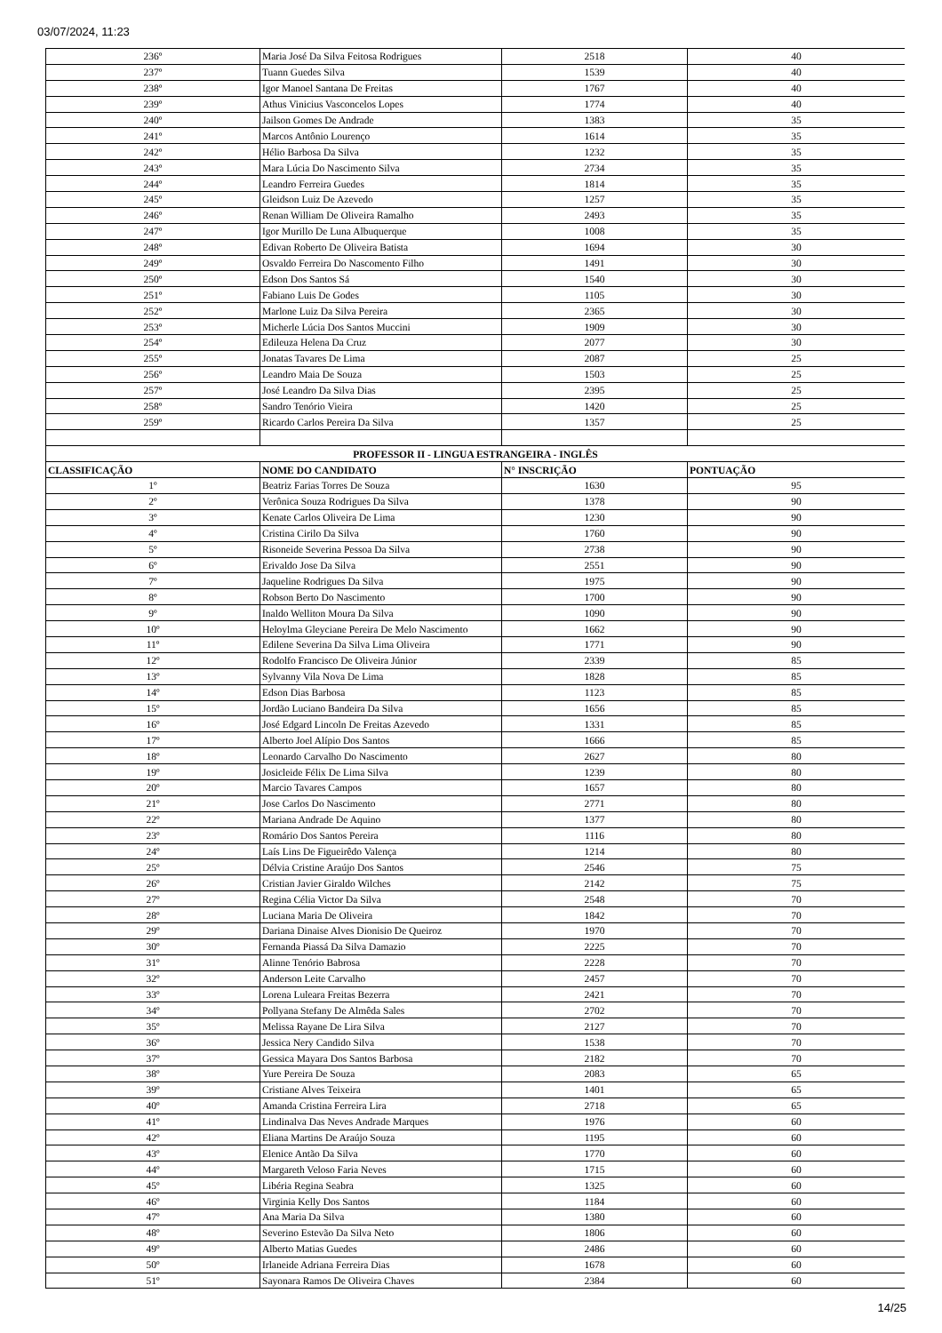03/07/2024, 11:23
| 236º | Maria José Da Silva Feitosa Rodrigues | 2518 | 40 |
| 237º | Tuann Guedes Silva | 1539 | 40 |
| 238º | Igor Manoel Santana De Freitas | 1767 | 40 |
| 239º | Athus Vinicius Vasconcelos Lopes | 1774 | 40 |
| 240º | Jailson Gomes De Andrade | 1383 | 35 |
| 241º | Marcos Antônio Lourenço | 1614 | 35 |
| 242º | Hélio Barbosa Da Silva | 1232 | 35 |
| 243º | Mara Lúcia Do Nascimento Silva | 2734 | 35 |
| 244º | Leandro Ferreira Guedes | 1814 | 35 |
| 245º | Gleidson Luiz De Azevedo | 1257 | 35 |
| 246º | Renan William De Oliveira Ramalho | 2493 | 35 |
| 247º | Igor Murillo De Luna Albuquerque | 1008 | 35 |
| 248º | Edivan Roberto De Oliveira Batista | 1694 | 30 |
| 249º | Osvaldo Ferreira Do Nascomento Filho | 1491 | 30 |
| 250º | Edson Dos Santos Sá | 1540 | 30 |
| 251º | Fabiano Luis De Godes | 1105 | 30 |
| 252º | Marlone Luiz Da Silva Pereira | 2365 | 30 |
| 253º | Micherle Lúcia Dos Santos Muccini | 1909 | 30 |
| 254º | Edileuza Helena Da Cruz | 2077 | 30 |
| 255º | Jonatas Tavares De Lima | 2087 | 25 |
| 256º | Leandro Maia De Souza | 1503 | 25 |
| 257º | José Leandro Da Silva Dias | 2395 | 25 |
| 258º | Sandro Tenório Vieira | 1420 | 25 |
| 259º | Ricardo Carlos Pereira Da Silva | 1357 | 25 |
| PROFESSOR II - LINGUA ESTRANGEIRA - INGLÊS | | | |
| CLASSIFICAÇÃO | NOME DO CANDIDATO | N° INSCRIÇÃO | PONTUAÇÃO |
| 1º | Beatriz Farias Torres De Souza | 1630 | 95 |
| 2º | Verônica Souza Rodrigues Da Silva | 1378 | 90 |
| 3º | Kenate Carlos Oliveira De Lima | 1230 | 90 |
| 4º | Cristina Cirilo Da Silva | 1760 | 90 |
| 5º | Risoneide Severina Pessoa Da Silva | 2738 | 90 |
| 6º | Erivaldo Jose Da Silva | 2551 | 90 |
| 7º | Jaqueline Rodrigues Da Silva | 1975 | 90 |
| 8º | Robson Berto Do Nascimento | 1700 | 90 |
| 9º | Inaldo Welliton Moura Da Silva | 1090 | 90 |
| 10º | Heloylma Gleyciane Pereira De Melo Nascimento | 1662 | 90 |
| 11º | Edilene Severina Da Silva Lima Oliveira | 1771 | 90 |
| 12º | Rodolfo Francisco De Oliveira Júnior | 2339 | 85 |
| 13º | Sylvanny Vila Nova De Lima | 1828 | 85 |
| 14º | Edson Dias Barbosa | 1123 | 85 |
| 15º | Jordão Luciano Bandeira Da Silva | 1656 | 85 |
| 16º | José Edgard Lincoln De Freitas Azevedo | 1331 | 85 |
| 17º | Alberto Joel Alípio Dos Santos | 1666 | 85 |
| 18º | Leonardo Carvalho Do Nascimento | 2627 | 80 |
| 19º | Josicleide Félix De Lima Silva | 1239 | 80 |
| 20º | Marcio Tavares Campos | 1657 | 80 |
| 21º | Jose Carlos Do Nascimento | 2771 | 80 |
| 22º | Mariana Andrade De Aquino | 1377 | 80 |
| 23º | Romário Dos Santos Pereira | 1116 | 80 |
| 24º | Laís Lins De Figueirêdo Valença | 1214 | 80 |
| 25º | Délvia Cristine Araújo Dos Santos | 2546 | 75 |
| 26º | Cristian Javier Giraldo Wilches | 2142 | 75 |
| 27º | Regina Célia Victor Da Silva | 2548 | 70 |
| 28º | Luciana Maria De Oliveira | 1842 | 70 |
| 29º | Dariana Dinaise Alves Dionisio De Queiroz | 1970 | 70 |
| 30º | Fernanda Piassá Da Silva Damazio | 2225 | 70 |
| 31º | Alinne Tenório Babrosa | 2228 | 70 |
| 32º | Anderson Leite Carvalho | 2457 | 70 |
| 33º | Lorena Luleara Freitas Bezerra | 2421 | 70 |
| 34º | Pollyana Stefany De Almêda Sales | 2702 | 70 |
| 35º | Melissa Rayane De Lira Silva | 2127 | 70 |
| 36º | Jessica Nery Candido Silva | 1538 | 70 |
| 37º | Gessica Mayara Dos Santos Barbosa | 2182 | 70 |
| 38º | Yure Pereira De Souza | 2083 | 65 |
| 39º | Cristiane Alves Teixeira | 1401 | 65 |
| 40º | Amanda Cristina Ferreira Lira | 2718 | 65 |
| 41º | Lindinalva Das Neves Andrade Marques | 1976 | 60 |
| 42º | Eliana Martins De Araújo Souza | 1195 | 60 |
| 43º | Elenice Antão Da Silva | 1770 | 60 |
| 44º | Margareth Veloso Faria Neves | 1715 | 60 |
| 45º | Libéria Regina Seabra | 1325 | 60 |
| 46º | Virginia Kelly Dos Santos | 1184 | 60 |
| 47º | Ana Maria Da Silva | 1380 | 60 |
| 48º | Severino Estevão Da Silva Neto | 1806 | 60 |
| 49º | Alberto Matias Guedes | 2486 | 60 |
| 50º | Irlaneide Adriana Ferreira Dias | 1678 | 60 |
| 51º | Sayonara Ramos De Oliveira Chaves | 2384 | 60 |
14/25